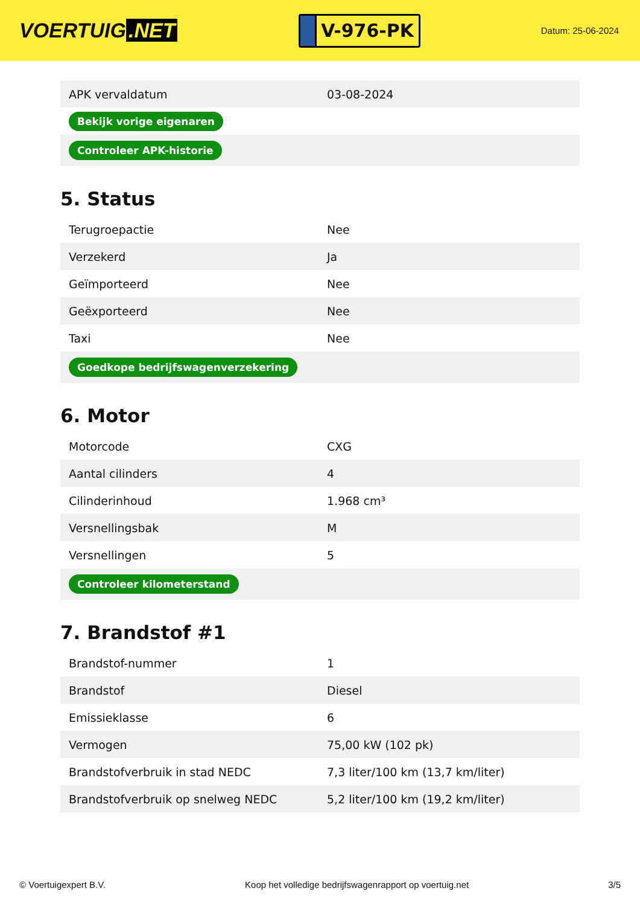VOERTUIG.NET
V-976-PK
Datum: 25-06-2024
| APK vervaldatum | 03-08-2024 |
| Bekijk vorige eigenaren | |
| Controleer APK-historie | |
5. Status
| Terugroepactie | Nee |
| Verzekerd | Ja |
| Geïmporteerd | Nee |
| Geëxporteerd | Nee |
| Taxi | Nee |
| Goedkope bedrijfswagenverzekering | |
6. Motor
| Motorcode | CXG |
| Aantal cilinders | 4 |
| Cilinderinhoud | 1.968 cm³ |
| Versnellingsbak | M |
| Versnellingen | 5 |
| Controleer kilometerstand | |
7. Brandstof #1
| Brandstof-nummer | 1 |
| Brandstof | Diesel |
| Emissieklasse | 6 |
| Vermogen | 75,00 kW (102 pk) |
| Brandstofverbruik in stad NEDC | 7,3 liter/100 km (13,7 km/liter) |
| Brandstofverbruik op snelweg NEDC | 5,2 liter/100 km (19,2 km/liter) |
© Voertuigexpert B.V. Koop het volledige bedrijfswagenrapport op voertuig.net 3/5